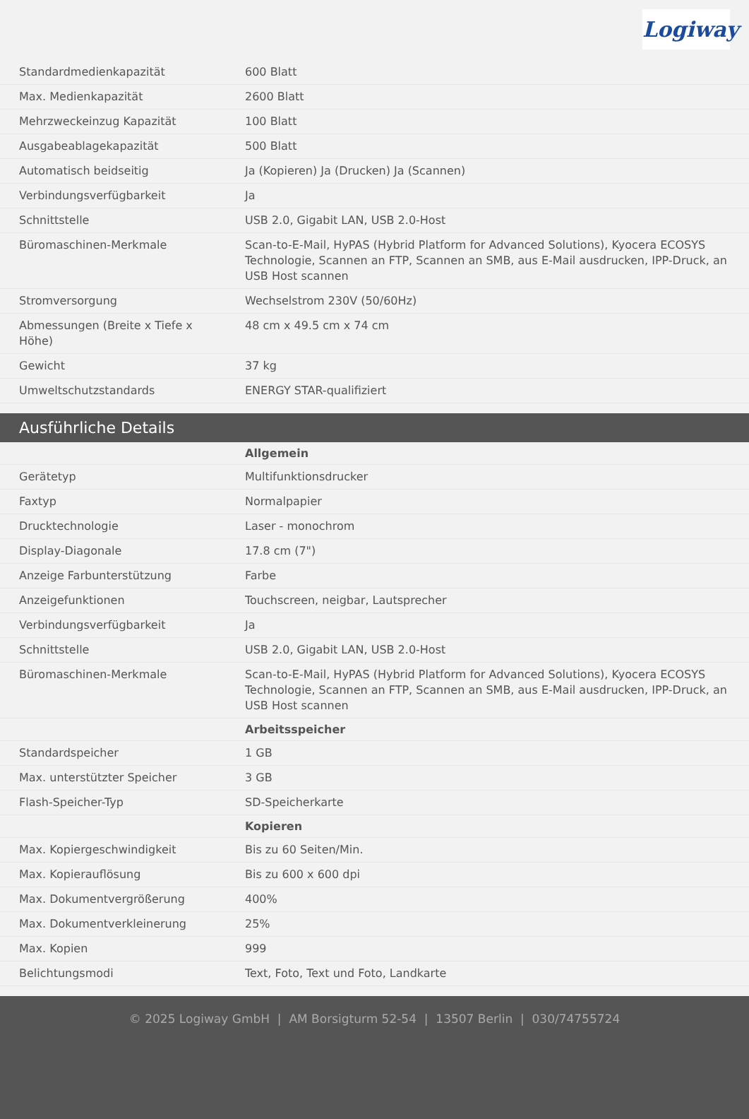Logiway
| Standardmedienkapazität | 600 Blatt |
| Max. Medienkapazität | 2600 Blatt |
| Mehrzweckeinzug Kapazität | 100 Blatt |
| Ausgabeablagekapazität | 500 Blatt |
| Automatisch beidseitig | Ja (Kopieren) Ja (Drucken) Ja (Scannen) |
| Verbindungsverfügbarkeit | Ja |
| Schnittstelle | USB 2.0, Gigabit LAN, USB 2.0-Host |
| Büromaschinen-Merkmale | Scan-to-E-Mail, HyPAS (Hybrid Platform for Advanced Solutions), Kyocera ECOSYS Technologie, Scannen an FTP, Scannen an SMB, aus E-Mail ausdrucken, IPP-Druck, an USB Host scannen |
| Stromversorgung | Wechselstrom 230V (50/60Hz) |
| Abmessungen (Breite x Tiefe x Höhe) | 48 cm x 49.5 cm x 74 cm |
| Gewicht | 37 kg |
| Umweltschutzstandards | ENERGY STAR-qualifiziert |
Ausführliche Details
| | Allgemein |
| Gerätetyp | Multifunktionsdrucker |
| Faxtyp | Normalpapier |
| Drucktechnologie | Laser - monochrom |
| Display-Diagonale | 17.8 cm (7") |
| Anzeige Farbunterstützung | Farbe |
| Anzeigefunktionen | Touchscreen, neigbar, Lautsprecher |
| Verbindungsverfügbarkeit | Ja |
| Schnittstelle | USB 2.0, Gigabit LAN, USB 2.0-Host |
| Büromaschinen-Merkmale | Scan-to-E-Mail, HyPAS (Hybrid Platform for Advanced Solutions), Kyocera ECOSYS Technologie, Scannen an FTP, Scannen an SMB, aus E-Mail ausdrucken, IPP-Druck, an USB Host scannen |
| | Arbeitsspeicher |
| Standardspeicher | 1 GB |
| Max. unterstützter Speicher | 3 GB |
| Flash-Speicher-Typ | SD-Speicherkarte |
| | Kopieren |
| Max. Kopiergeschwindigkeit | Bis zu 60 Seiten/Min. |
| Max. Kopierauflösung | Bis zu 600 x 600 dpi |
| Max. Dokumentvergrößerung | 400% |
| Max. Dokumentverkleinerung | 25% |
| Max. Kopien | 999 |
| Belichtungsmodi | Text, Foto, Text und Foto, Landkarte |
© 2025 Logiway GmbH | AM Borsigturm 52-54 | 13507 Berlin | 030/74755724